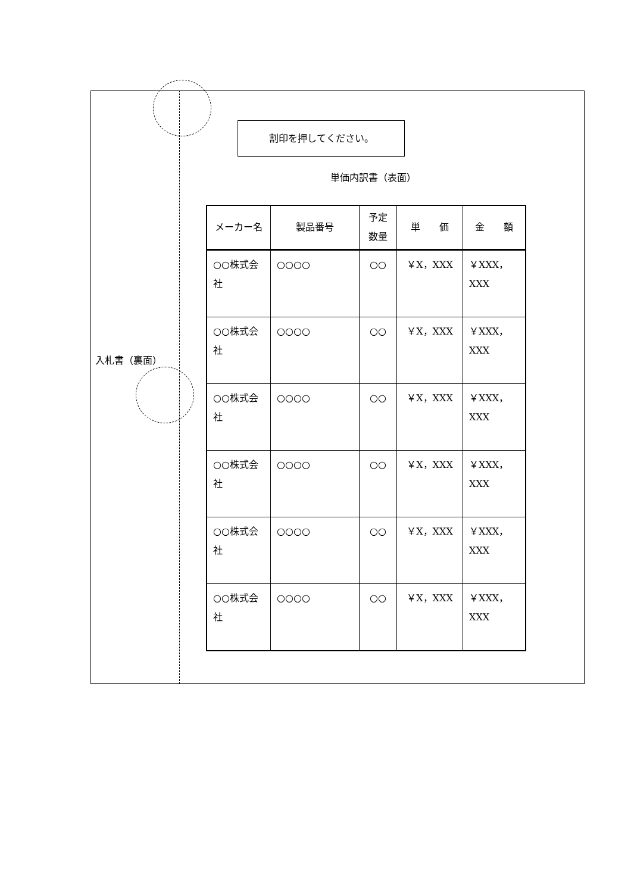割印を押してください。
単価内訳書（表面）
入札書（裏面）
| メーカー名 | 製品番号 | 予定 数量 | 単 価 | 金 額 |
| --- | --- | --- | --- | --- |
| ○○株式会社 | ○○○○ | ○○ | ￥X，XXX | ￥XXX，XXX |
| ○○株式会社 | ○○○○ | ○○ | ￥X，XXX | ￥XXX，XXX |
| ○○株式会社 | ○○○○ | ○○ | ￥X，XXX | ￥XXX，XXX |
| ○○株式会社 | ○○○○ | ○○ | ￥X，XXX | ￥XXX，XXX |
| ○○株式会社 | ○○○○ | ○○ | ￥X，XXX | ￥XXX，XXX |
| ○○株式会社 | ○○○○ | ○○ | ￥X，XXX | ￥XXX，XXX |